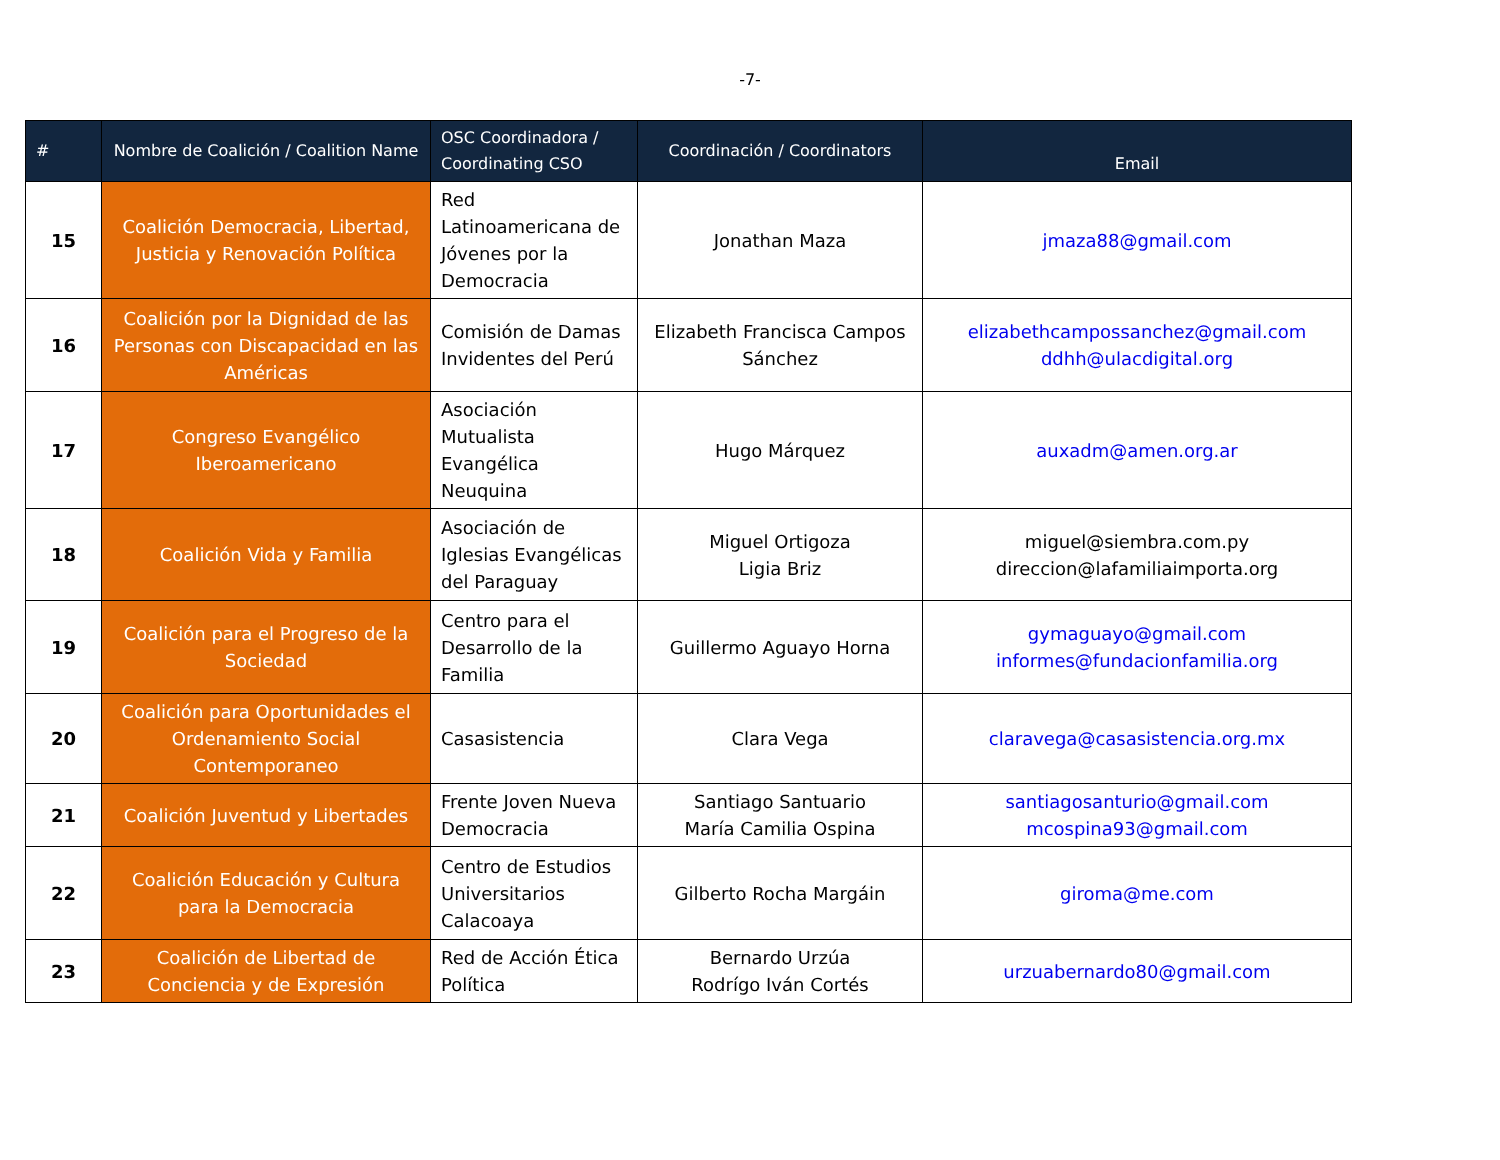-7-
| # | Nombre de Coalición / Coalition Name | OSC Coordinadora / Coordinating CSO | Coordinación / Coordinators | Email |
| --- | --- | --- | --- | --- |
| 15 | Coalición Democracia, Libertad, Justicia y Renovación Política | Red Latinoamericana de Jóvenes por la Democracia | Jonathan Maza | jmaza88@gmail.com |
| 16 | Coalición por la Dignidad de las Personas con Discapacidad en las Américas | Comisión de Damas Invidentes del Perú | Elizabeth Francisca Campos Sánchez | elizabethcampossanchez@gmail.com ddhh@ulacdigital.org |
| 17 | Congreso Evangélico Iberoamericano | Asociación Mutualista Evangélica Neuquina | Hugo Márquez | auxadm@amen.org.ar |
| 18 | Coalición Vida y Familia | Asociación de Iglesias Evangélicas del Paraguay | Miguel Ortigoza Ligia Briz | miguel@siembra.com.py direccion@lafamiliaimporta.org |
| 19 | Coalición para el Progreso de la Sociedad | Centro para el Desarrollo de la Familia | Guillermo Aguayo Horna | gymaguayo@gmail.com informes@fundacionfamilia.org |
| 20 | Coalición para Oportunidades el Ordenamiento Social Contemporaneo | Casasistencia | Clara Vega | claravega@casasistencia.org.mx |
| 21 | Coalición Juventud y Libertades | Frente Joven Nueva Democracia | Santiago Santuario María Camilia Ospina | santiagosanturio@gmail.com mcospina93@gmail.com |
| 22 | Coalición Educación y Cultura para la Democracia | Centro de Estudios Universitarios Calacoaya | Gilberto Rocha Margáin | giroma@me.com |
| 23 | Coalición de Libertad de Conciencia y de Expresión | Red de Acción Ética Política | Bernardo Urzúa Rodrígo Iván Cortés | urzuabernardo80@gmail.com |